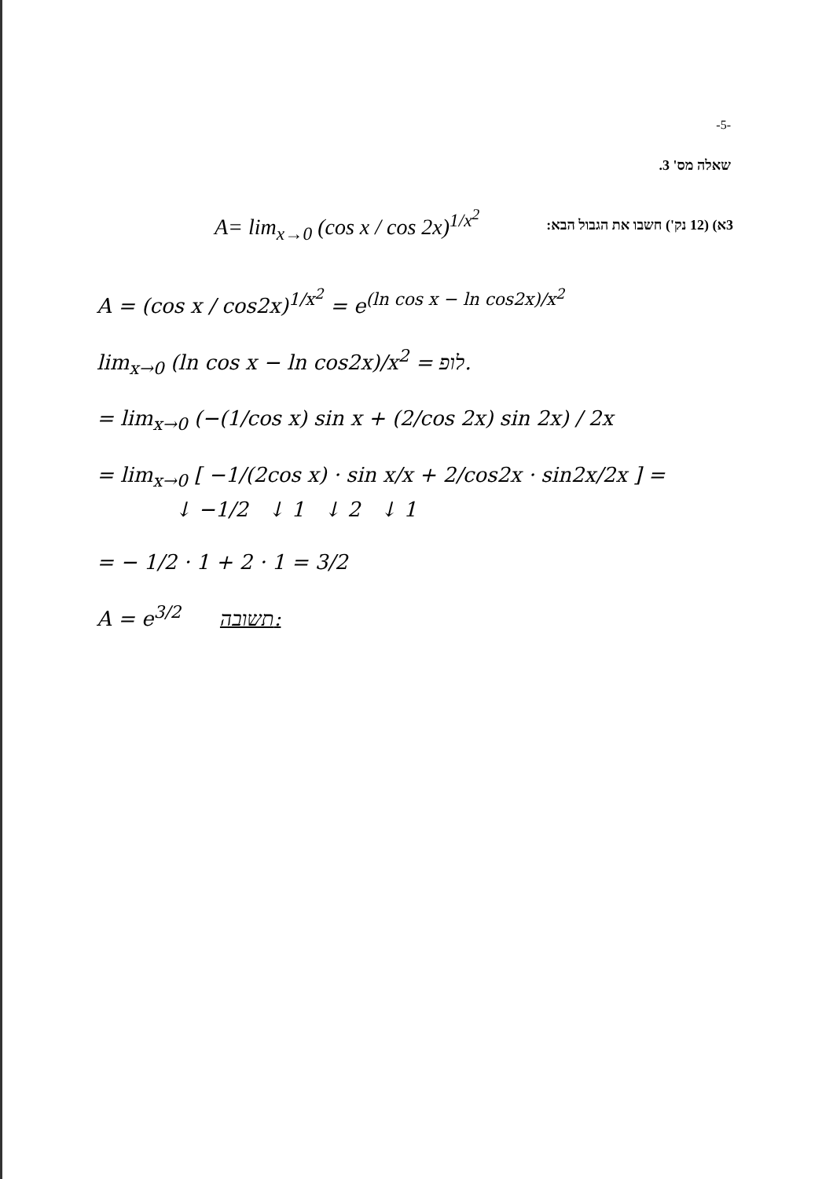-5-
שאלה מס' 3.
A= lim<sub>x→0</sub> (cos x / cos 2x)<sup>1/x<sup>2</sup></sup>
3א) (12 נק') חשבו את הגבול הבא:
A = (cos x / cos2x)<sup>1/x<sup>2</sup></sup> = e<sup>(ln cos x − ln cos2x)/x<sup>2</sup></sup>
lim<sub>x→0</sub> (ln cos x − ln cos2x)/x<sup>2</sup> = לופ.
= lim<sub>x→0</sub> (−(1/cos x) sin x + (2/cos 2x) sin 2x) / 2x
= lim<sub>x→0</sub> [ −1/(2cos x) · sin x/x + 2/cos2x · sin2x/2x ] =
↓ −1/2 ↓ 1 ↓ 2 ↓ 1
= − 1/2 · 1 + 2 · 1 = 3/2
A = e<sup>3/2</sup> תשובה: